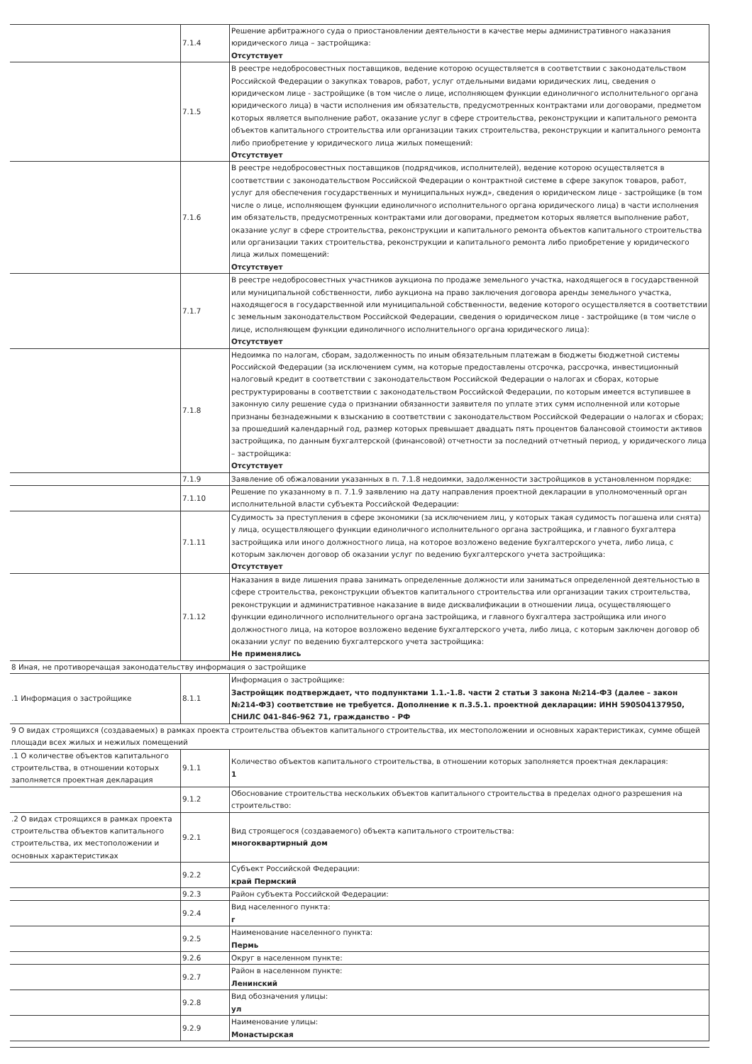| | 7.1.4 | Решение арбитражного суда о приостановлении деятельности в качестве меры административного наказания юридического лица – застройщика: Отсутствует |
| | 7.1.5 | В реестре недобросовестных поставщиков, ведение которою осуществляется в соответствии с законодательством Российской Федерации о закупках товаров, работ, услуг отдельными видами юридических лиц, сведения о юридическом лице - застройщике (в том числе о лице, исполняющем функции единоличного исполнительного органа юридического лица) в части исполнения им обязательств, предусмотренных контрактами или договорами, предметом которых является выполнение работ, оказание услуг в сфере строительства, реконструкции и капитального ремонта объектов капитального строительства или организации таких строительства, реконструкции и капитального ремонта либо приобретение у юридического лица жилых помещений: Отсутствует |
| | 7.1.6 | В реестре недобросовестных поставщиков (подрядчиков, исполнителей), ведение которою осуществляется в соответствии с законодательством Российской Федерации о контрактной системе в сфере закупок товаров, работ, услуг для обеспечения государственных и муниципальных нужд», сведения о юридическом лице - застройщике (в том числе о лице, исполняющем функции единоличного исполнительного органа юридического лица) в части исполнения им обязательств, предусмотренных контрактами или договорами, предметом которых является выполнение работ, оказание услуг в сфере строительства, реконструкции и капитального ремонта объектов капитального строительства или организации таких строительства, реконструкции и капитального ремонта либо приобретение у юридического лица жилых помещений: Отсутствует |
| | 7.1.7 | В реестре недобросовестных участников аукциона по продаже земельного участка, находящегося в государственной или муниципальной собственности, либо аукциона на право заключения договора аренды земельного участка, находящегося в государственной или муниципальной собственности, ведение которого осуществляется в соответствии с земельным законодательством Российской Федерации, сведения о юридическом лице - застройщике (в том числе о лице, исполняющем функции единоличного исполнительного органа юридического лица): Отсутствует |
| | 7.1.8 | Недоимка по налогам, сборам, задолженность по иным обязательным платежам в бюджеты бюджетной системы Российской Федерации (за исключением сумм, на которые предоставлены отсрочка, рассрочка, инвестиционный налоговый кредит в соответствии с законодательством Российской Федерации о налогах и сборах, которые реструктурированы в соответствии с законодательством Российской Федерации, по которым имеется вступившее в законную силу решение суда о признании обязанности заявителя по уплате этих сумм исполненной или которые признаны безнадежными к взысканию в соответствии с законодательством Российской Федерации о налогах и сборах; за прошедший календарный год, размер которых превышает двадцать пять процентов балансовой стоимости активов застройщика, по данным бухгалтерской (финансовой) отчетности за последний отчетный период, у юридического лица – застройщика: Отсутствует |
| | 7.1.9 | Заявление об обжаловании указанных в п. 7.1.8 недоимки, задолженности застройщиков в установленном порядке: |
| | 7.1.10 | Решение по указанному в п. 7.1.9 заявлению на дату направления проектной декларации в уполномоченный орган исполнительной власти субъекта Российской Федерации: |
| | 7.1.11 | Судимость за преступления в сфере экономики (за исключением лиц, у которых такая судимость погашена или снята) у лица, осуществляющего функции единоличного исполнительного органа застройщика, и главного бухгалтера застройщика или иного должностного лица, на которое возложено ведение бухгалтерского учета, либо лица, с которым заключен договор об оказании услуг по ведению бухгалтерского учета застройщика: Отсутствует |
| | 7.1.12 | Наказания в виде лишения права занимать определенные должности или заниматься определенной деятельностью в сфере строительства, реконструкции объектов капитального строительства или организации таких строительства, реконструкции и административное наказание в виде дисквалификации в отношении лица, осуществляющего функции единоличного исполнительного органа застройщика, и главного бухгалтера застройщика или иного должностного лица, на которое возложено ведение бухгалтерского учета, либо лица, с которым заключен договор об оказании услуг по ведению бухгалтерского учета застройщика: Не применялись |
| 8 Иная, не противоречащая законодательству информация о застройщике | | |
| .1 Информация о застройщике | 8.1.1 | Информация о застройщике: Застройщик подтверждает, что подпунктами 1.1.-1.8. части 2 статьи 3 закона №214-ФЗ (далее – закон №214-ФЗ) соответствие не требуется. Дополнение к п.3.5.1. проектной декларации: ИНН 590504137950, СНИЛС 041-846-962 71, гражданство - РФ |
| 9 О видах строящихся (создаваемых) в рамках проекта строительства объектов капитального строительства, их местоположении и основных характеристиках, сумме общей площади всех жилых и нежилых помещений | | |
| .1 О количестве объектов капитального строительства, в отношении которых заполняется проектная декларация | 9.1.1 | Количество объектов капитального строительства, в отношении которых заполняется проектная декларация: 1 |
| | 9.1.2 | Обоснование строительства нескольких объектов капитального строительства в пределах одного разрешения на строительство: |
| .2 О видах строящихся в рамках проекта строительства объектов капитального строительства, их местоположении и основных характеристиках | 9.2.1 | Вид строящегося (создаваемого) объекта капитального строительства: многоквартирный дом |
| | 9.2.2 | Субъект Российской Федерации: край Пермский |
| | 9.2.3 | Район субъекта Российской Федерации: |
| | 9.2.4 | Вид населенного пункта: г |
| | 9.2.5 | Наименование населенного пункта: Пермь |
| | 9.2.6 | Округ в населенном пункте: |
| | 9.2.7 | Район в населенном пункте: Ленинский |
| | 9.2.8 | Вид обозначения улицы: ул |
| | 9.2.9 | Наименование улицы: Монастырская |